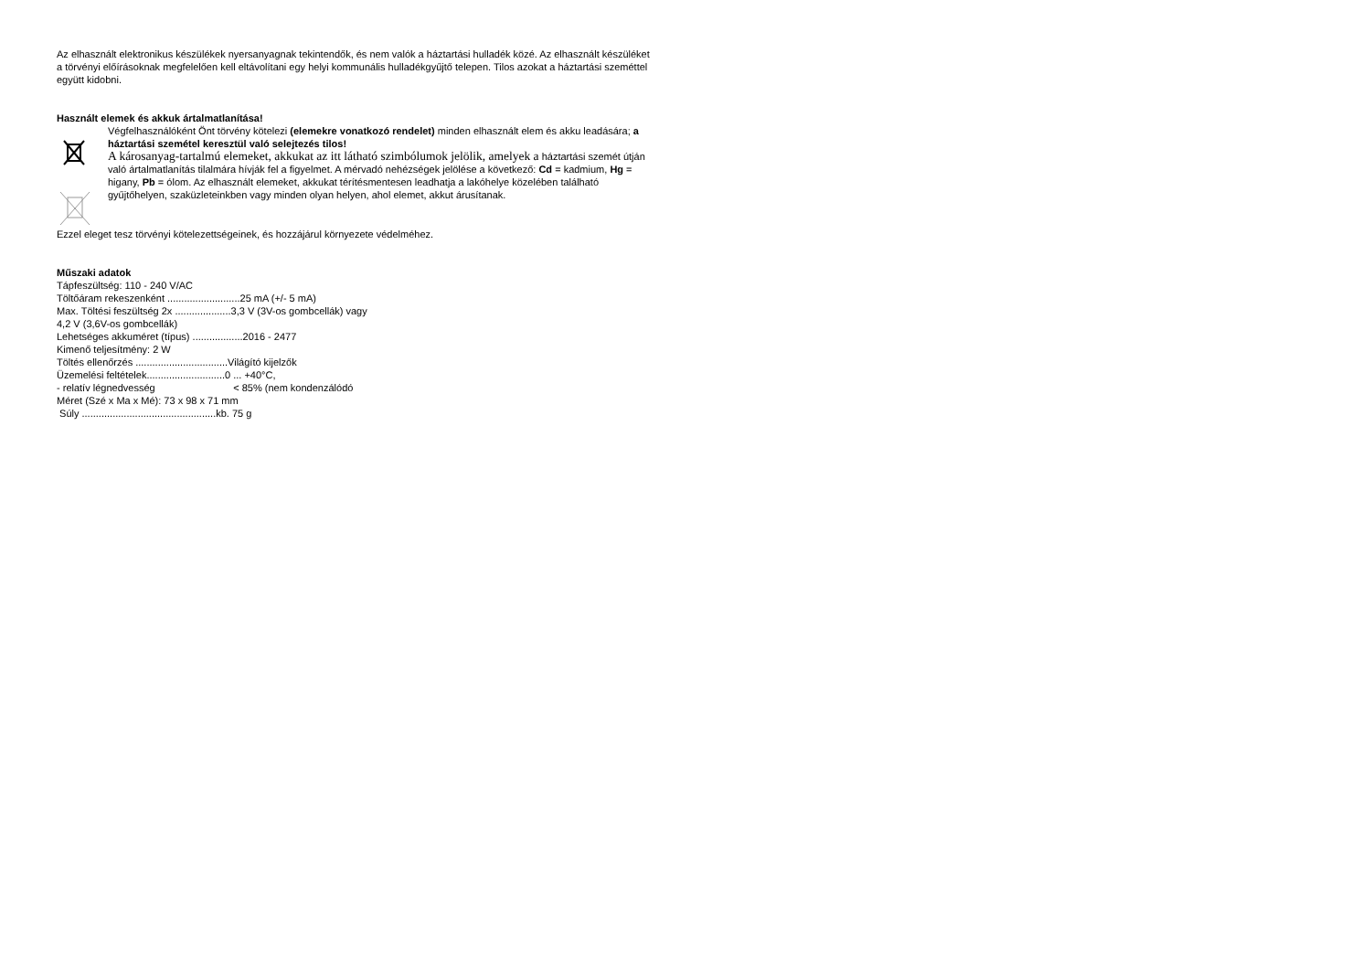Az elhasznált elektronikus készülékek nyersanyagnak tekintendők, és nem valók a háztartási hulladék közé. Az elhasznált készüléket a törvényi előírásoknak megfelelően kell eltávolítani egy helyi kommunális hulladékgyűjtő telepen. Tilos azokat a háztartási szeméttel együtt kidobni.
Használt elemek és akkuk ártalmatlanítása!
Végfelhasználóként Önt törvény kötelezi (elemekre vonatkozó rendelet) minden elhasznált elem és akku leadására; a háztartási szemétel keresztül való selejtezés tilos!
A károsanyag-tartalmú elemeket, akkukat az itt látható szimbólumok jelölik, amelyek a háztartási szemét útján való ártalmatlanítás tilalmára hívják fel a figyelmet. A mérvadó nehézségek jelölése a következő: Cd = kadmium, Hg = higany, Pb = ólom. Az elhasznált elemeket, akkukat térítésmentesen leadhatja a lakóhelye közelében található gyűjtőhelyen, szaküzleteinkben vagy minden olyan helyen, ahol elemet, akkut árusítanak.
Ezzel eleget tesz törvényi kötelezettségeinek, és hozzájárul környezete védelméhez.
Műszaki adatok
Tápfeszültség: 110 - 240 V/AC
Töltőáram rekeszenként ..........................25 mA (+/- 5 mA)
Max. Töltési feszültség 2x ....................3,3 V (3V-os gombcellák) vagy
4,2 V (3,6V-os gombcellák)
Lehetséges akkuméret (típus) ..................2016 - 2477
Kimenő teljesítmény: 2 W
Töltés ellenőrzés .................................Világító kijelzők
Üzemelési feltételek............................0 ... +40°C,
- relatív légnedvesség < 85% (nem kondenzálódó
Méret (Szé x Ma x Mé): 73 x 98 x 71 mm
Súly ................................................kb. 75 g